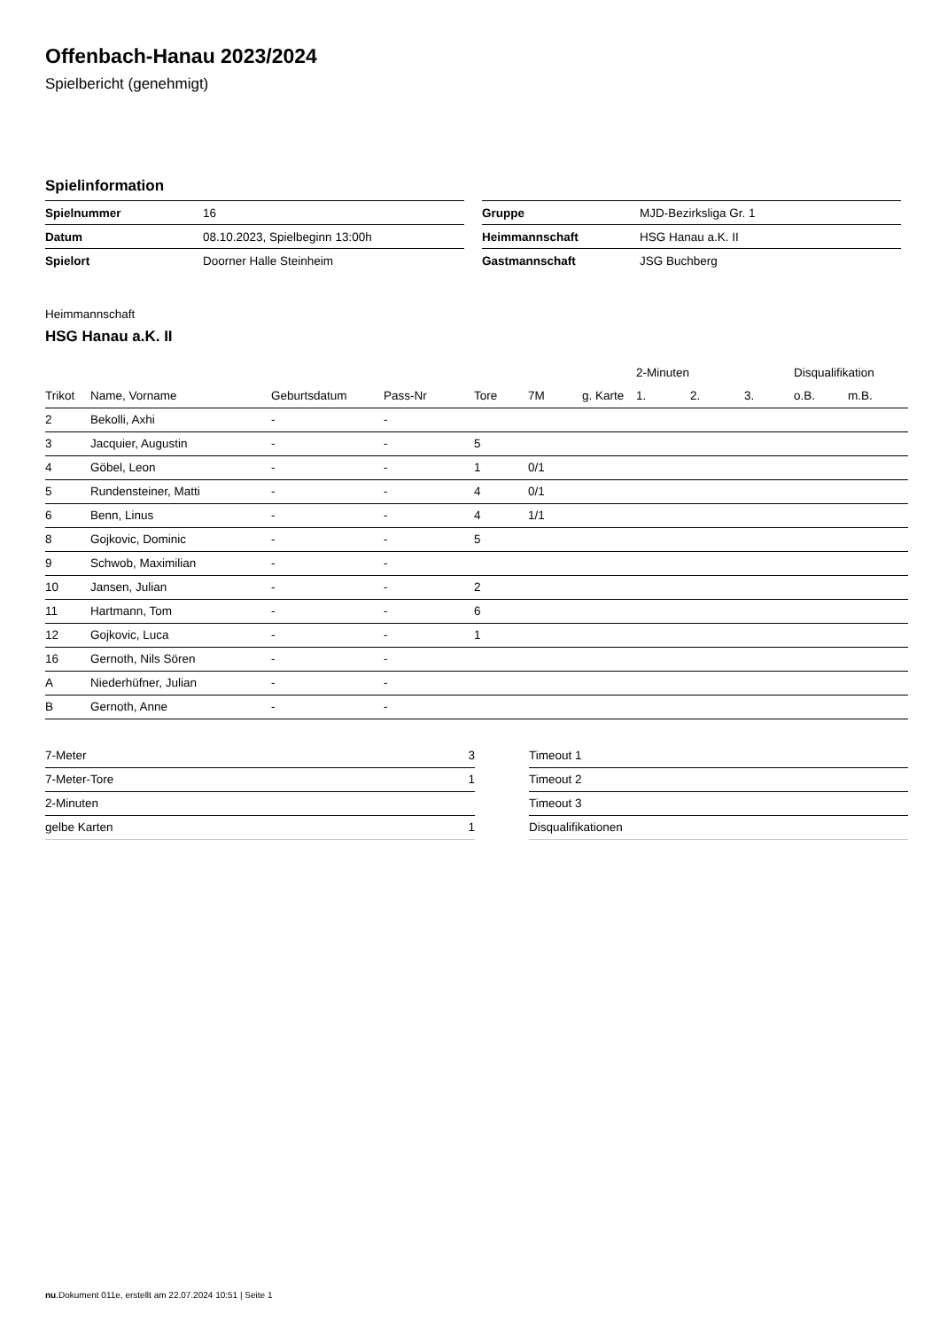Offenbach-Hanau 2023/2024
Spielbericht (genehmigt)
Spielinformation
| Spielnummer | 16 |
| Datum | 08.10.2023, Spielbeginn 13:00h |
| Spielort | Doorner Halle Steinheim |
| Gruppe | MJD-Bezirksliga Gr. 1 |
| Heimmannschaft | HSG Hanau a.K. II |
| Gastmannschaft | JSG Buchberg |
Heimmannschaft
HSG Hanau a.K. II
| | | | | | | | 2-Minuten | | | Disqualifikation | |
| --- | --- | --- | --- | --- | --- | --- | --- | --- | --- | --- | --- |
| Trikot | Name, Vorname | Geburtsdatum | Pass-Nr | Tore | 7M | g. Karte | 1. | 2. | 3. | o.B. | m.B. |
| 2 | Bekolli, Axhi | - | - | | | | | | | | |
| 3 | Jacquier, Augustin | - | - | 5 | | | | | | | |
| 4 | Göbel, Leon | - | - | 1 | 0/1 | | | | | | |
| 5 | Rundensteiner, Matti | - | - | 4 | 0/1 | | | | | | |
| 6 | Benn, Linus | - | - | 4 | 1/1 | | | | | | |
| 8 | Gojkovic, Dominic | - | - | 5 | | | | | | | |
| 9 | Schwob, Maximilian | - | - | | | | | | | | |
| 10 | Jansen, Julian | - | - | 2 | | | | | | | |
| 11 | Hartmann, Tom | - | - | 6 | | | | | | | |
| 12 | Gojkovic, Luca | - | - | 1 | | | | | | | |
| 16 | Gernoth, Nils Sören | - | - | | | | | | | | |
| A | Niederhüfner, Julian | - | - | | | | | | | | |
| B | Gernoth, Anne | - | - | | | | | | | | |
| 7-Meter | 3 |
| 7-Meter-Tore | 1 |
| 2-Minuten | |
| gelbe Karten | 1 |
| Timeout 1 |
| Timeout 2 |
| Timeout 3 |
| Disqualifikationen |
nu.Dokument 011e, erstellt am 22.07.2024 10:51 | Seite 1